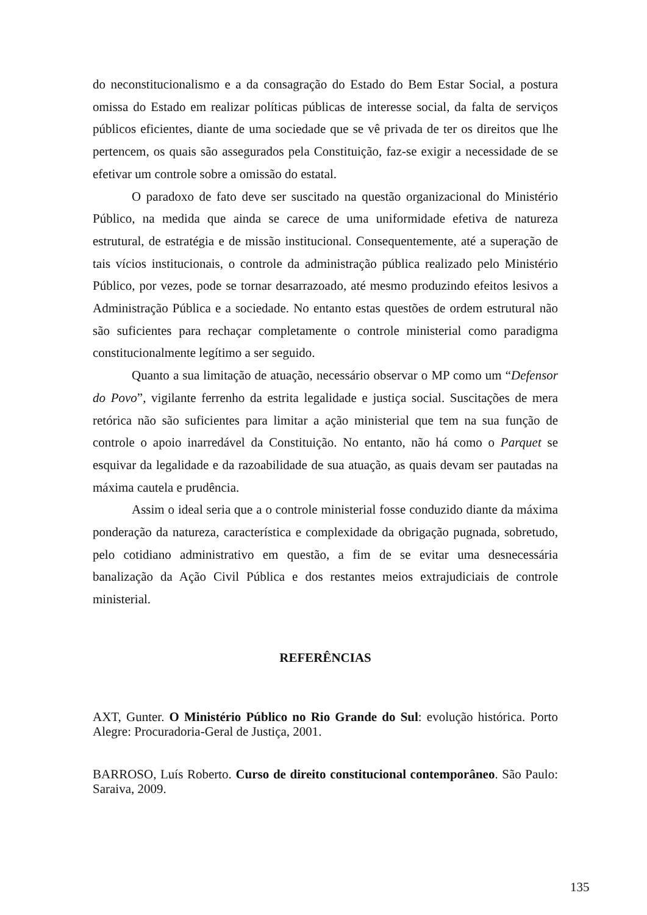do neconstitucionalismo e a da consagração do Estado do Bem Estar Social, a postura omissa do Estado em realizar políticas públicas de interesse social, da falta de serviços públicos eficientes, diante de uma sociedade que se vê privada de ter os direitos que lhe pertencem, os quais são assegurados pela Constituição, faz-se exigir a necessidade de se efetivar um controle sobre a omissão do estatal.
O paradoxo de fato deve ser suscitado na questão organizacional do Ministério Público, na medida que ainda se carece de uma uniformidade efetiva de natureza estrutural, de estratégia e de missão institucional. Consequentemente, até a superação de tais vícios institucionais, o controle da administração pública realizado pelo Ministério Público, por vezes, pode se tornar desarrazoado, até mesmo produzindo efeitos lesivos a Administração Pública e a sociedade. No entanto estas questões de ordem estrutural não são suficientes para rechaçar completamente o controle ministerial como paradigma constitucionalmente legítimo a ser seguido.
Quanto a sua limitação de atuação, necessário observar o MP como um “Defensor do Povo”, vigilante ferrenho da estrita legalidade e justiça social. Suscitações de mera retórica não são suficientes para limitar a ação ministerial que tem na sua função de controle o apoio inarredável da Constituição. No entanto, não há como o Parquet se esquivar da legalidade e da razoabilidade de sua atuação, as quais devam ser pautadas na máxima cautela e prudência.
Assim o ideal seria que a o controle ministerial fosse conduzido diante da máxima ponderação da natureza, característica e complexidade da obrigação pugnada, sobretudo, pelo cotidiano administrativo em questão, a fim de se evitar uma desnecessária banalização da Ação Civil Pública e dos restantes meios extrajudiciais de controle ministerial.
REFERÊNCIAS
AXT, Gunter. O Ministério Público no Rio Grande do Sul: evolução histórica. Porto Alegre: Procuradoria-Geral de Justiça, 2001.
BARROSO, Luís Roberto. Curso de direito constitucional contemporâneo. São Paulo: Saraiva, 2009.
135